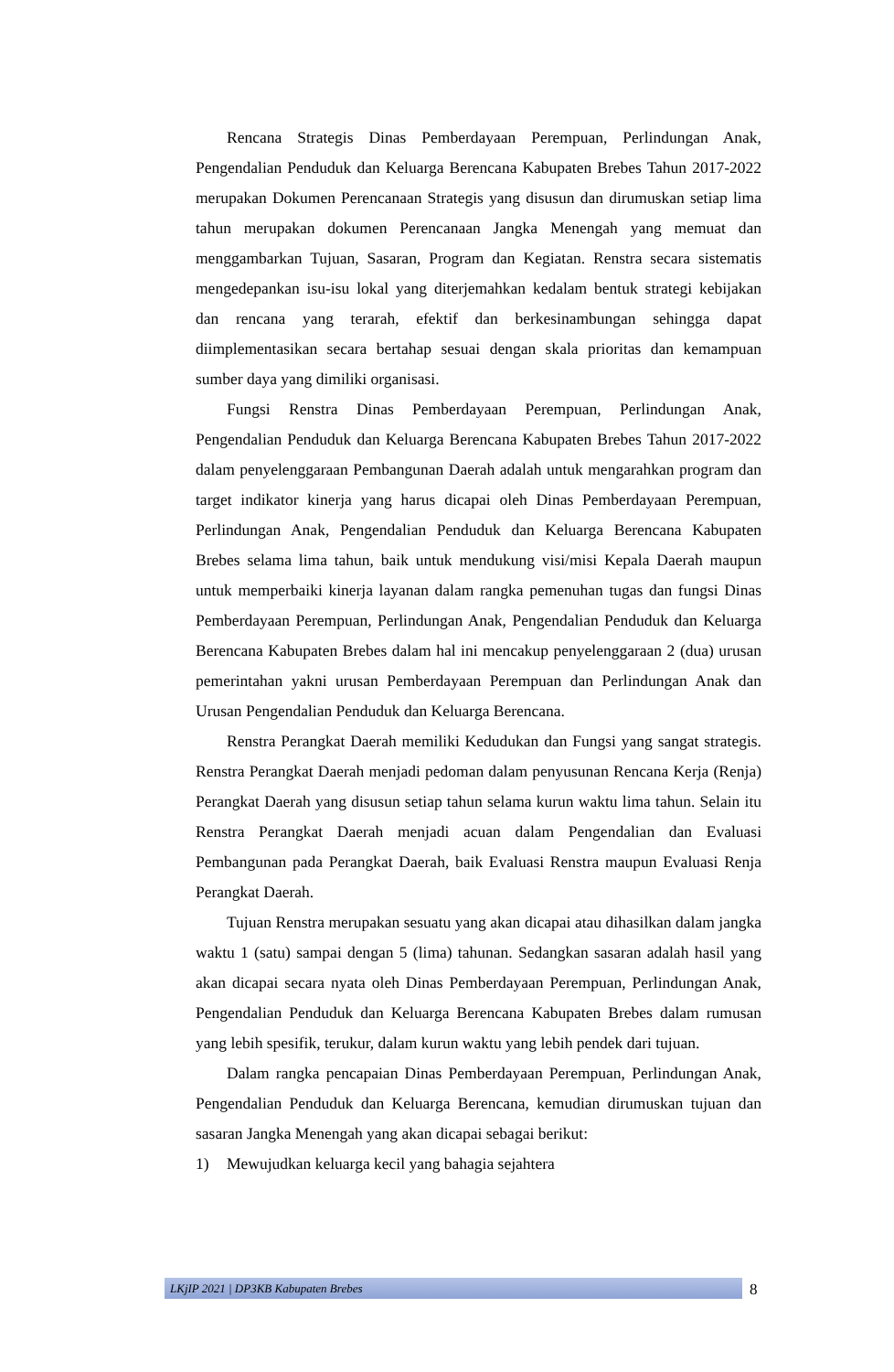Rencana Strategis Dinas Pemberdayaan Perempuan, Perlindungan Anak, Pengendalian Penduduk dan Keluarga Berencana Kabupaten Brebes Tahun 2017-2022 merupakan Dokumen Perencanaan Strategis yang disusun dan dirumuskan setiap lima tahun merupakan dokumen Perencanaan Jangka Menengah yang memuat dan menggambarkan Tujuan, Sasaran, Program dan Kegiatan. Renstra secara sistematis mengedepankan isu-isu lokal yang diterjemahkan kedalam bentuk strategi kebijakan dan rencana yang terarah, efektif dan berkesinambungan sehingga dapat diimplementasikan secara bertahap sesuai dengan skala prioritas dan kemampuan sumber daya yang dimiliki organisasi.
Fungsi Renstra Dinas Pemberdayaan Perempuan, Perlindungan Anak, Pengendalian Penduduk dan Keluarga Berencana Kabupaten Brebes Tahun 2017-2022 dalam penyelenggaraan Pembangunan Daerah adalah untuk mengarahkan program dan target indikator kinerja yang harus dicapai oleh Dinas Pemberdayaan Perempuan, Perlindungan Anak, Pengendalian Penduduk dan Keluarga Berencana Kabupaten Brebes selama lima tahun, baik untuk mendukung visi/misi Kepala Daerah maupun untuk memperbaiki kinerja layanan dalam rangka pemenuhan tugas dan fungsi Dinas Pemberdayaan Perempuan, Perlindungan Anak, Pengendalian Penduduk dan Keluarga Berencana Kabupaten Brebes dalam hal ini mencakup penyelenggaraan 2 (dua) urusan pemerintahan yakni urusan Pemberdayaan Perempuan dan Perlindungan Anak dan Urusan Pengendalian Penduduk dan Keluarga Berencana.
Renstra Perangkat Daerah memiliki Kedudukan dan Fungsi yang sangat strategis. Renstra Perangkat Daerah menjadi pedoman dalam penyusunan Rencana Kerja (Renja) Perangkat Daerah yang disusun setiap tahun selama kurun waktu lima tahun. Selain itu Renstra Perangkat Daerah menjadi acuan dalam Pengendalian dan Evaluasi Pembangunan pada Perangkat Daerah, baik Evaluasi Renstra maupun Evaluasi Renja Perangkat Daerah.
Tujuan Renstra merupakan sesuatu yang akan dicapai atau dihasilkan dalam jangka waktu 1 (satu) sampai dengan 5 (lima) tahunan. Sedangkan sasaran adalah hasil yang akan dicapai secara nyata oleh Dinas Pemberdayaan Perempuan, Perlindungan Anak, Pengendalian Penduduk dan Keluarga Berencana Kabupaten Brebes dalam rumusan yang lebih spesifik, terukur, dalam kurun waktu yang lebih pendek dari tujuan.
Dalam rangka pencapaian Dinas Pemberdayaan Perempuan, Perlindungan Anak, Pengendalian Penduduk dan Keluarga Berencana, kemudian dirumuskan tujuan dan sasaran Jangka Menengah yang akan dicapai sebagai berikut:
1) Mewujudkan keluarga kecil yang bahagia sejahtera
LKjIP 2021 | DP3KB Kabupaten Brebes 8